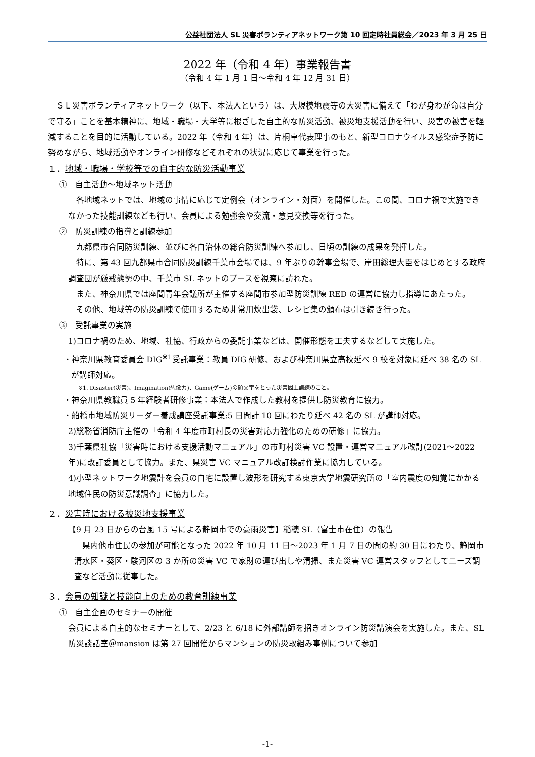公益社団法人 SL 災害ボランティアネットワーク第 10 回定時社員総会／2023 年 3 月 25 日
2022 年（令和 4 年）事業報告書
（令和 4 年 1 月 1 日～令和 4 年 12 月 31 日）
ＳＬ災害ボランティアネットワーク（以下、本法人という）は、大規模地震等の大災害に備えて「わが身わが命は自分で守る」ことを基本精神に、地域・職場・大学等に根ざした自主的な防災活動、被災地支援活動を行い、災害の被害を軽減することを目的に活動している。2022 年（令和 4 年）は、片桐卓代表理事のもと、新型コロナウイルス感染症予防に努めながら、地域活動やオンライン研修などそれぞれの状況に応じて事業を行った。
１．地域・職場・学校等での自主的な防災活動事業
①　自主活動～地域ネット活動
各地域ネットでは、地域の事情に応じて定例会（オンライン・対面）を開催した。この間、コロナ禍で実施できなかった技能訓練なども行い、会員による勉強会や交流・意見交換等を行った。
②　防災訓練の指導と訓練参加
九都県市合同防災訓練、並びに各自治体の総合防災訓練へ参加し、日頃の訓練の成果を発揮した。
特に、第 43 回九都県市合同防災訓練千葉市会場では、9 年ぶりの幹事会場で、岸田総理大臣をはじめとする政府調査団が厳戒態勢の中、千葉市 SL ネットのブースを視察に訪れた。
また、神奈川県では座間青年会議所が主催する座間市参加型防災訓練 RED の運営に協力し指導にあたった。
その他、地域等の防災訓練で使用するため非常用炊出袋、レシピ集の頒布は引き続き行った。
③　受託事業の実施
1)コロナ禍のため、地域、社協、行政からの委託事業などは、開催形態を工夫するなどして実施した。
・神奈川県教育委員会 DIG<sup>※1</sup>受託事業：教員 DIG 研修、および神奈川県立高校延べ 9 校を対象に延べ 38 名の SL が講師対応。
※1. Disaster(災害)、Imagination(想像力)、Game(ゲーム)の頭文字をとった災害図上訓練のこと。
・神奈川県教職員 5 年経験者研修事業：本法人で作成した教材を提供し防災教育に協力。
・船橋市地域防災リーダー養成講座受託事業:5 日間計 10 回にわたり延べ 42 名の SL が講師対応。
2)総務省消防庁主催の「令和 4 年度市町村長の災害対応力強化のための研修」に協力。
3)千葉県社協「災害時における支援活動マニュアル」の市町村災害 VC 設置・運営マニュアル改訂(2021～2022 年)に改訂委員として協力。また、県災害 VC マニュアル改訂検討作業に協力している。
4)小型ネットワーク地震計を会員の自宅に設置し波形を研究する東京大学地震研究所の「室内震度の知覚にかかる地域住民の防災意識調査」に協力した。
２．災害時における被災地支援事業
【9 月 23 日からの台風 15 号による静岡市での豪雨災害】稲穂 SL（富士市在住）の報告
県内他市住民の参加が可能となった 2022 年 10 月 11 日～2023 年 1 月 7 日の間の約 30 日にわたり、静岡市清水区・葵区・駿河区の 3 か所の災害 VC で家財の運び出しや清掃、また災害 VC 運営スタッフとしてニーズ調査など活動に従事した。
３．会員の知識と技能向上のための教育訓練事業
①　自主企画のセミナーの開催
会員による自主的なセミナーとして、2/23 と 6/18 に外部講師を招きオンライン防災講演会を実施した。また、SL 防災談話室＠mansion は第 27 回開催からマンションの防災取組み事例について参加
-1-